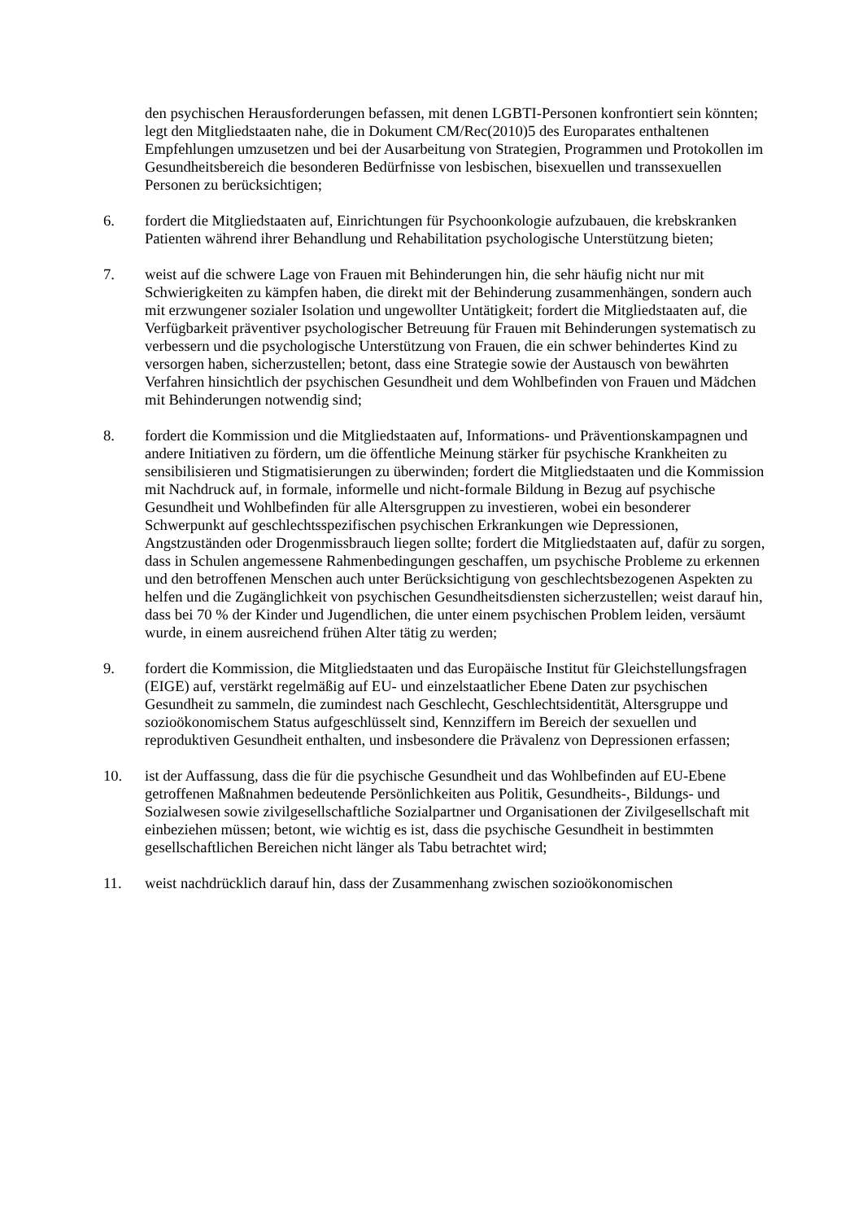den psychischen Herausforderungen befassen, mit denen LGBTI-Personen konfrontiert sein könnten; legt den Mitgliedstaaten nahe, die in Dokument CM/Rec(2010)5 des Europarates enthaltenen Empfehlungen umzusetzen und bei der Ausarbeitung von Strategien, Programmen und Protokollen im Gesundheitsbereich die besonderen Bedürfnisse von lesbischen, bisexuellen und transsexuellen Personen zu berücksichtigen;
6. fordert die Mitgliedstaaten auf, Einrichtungen für Psychoonkologie aufzubauen, die krebskranken Patienten während ihrer Behandlung und Rehabilitation psychologische Unterstützung bieten;
7. weist auf die schwere Lage von Frauen mit Behinderungen hin, die sehr häufig nicht nur mit Schwierigkeiten zu kämpfen haben, die direkt mit der Behinderung zusammenhängen, sondern auch mit erzwungener sozialer Isolation und ungewollter Untätigkeit; fordert die Mitgliedstaaten auf, die Verfügbarkeit präventiver psychologischer Betreuung für Frauen mit Behinderungen systematisch zu verbessern und die psychologische Unterstützung von Frauen, die ein schwer behindertes Kind zu versorgen haben, sicherzustellen; betont, dass eine Strategie sowie der Austausch von bewährten Verfahren hinsichtlich der psychischen Gesundheit und dem Wohlbefinden von Frauen und Mädchen mit Behinderungen notwendig sind;
8. fordert die Kommission und die Mitgliedstaaten auf, Informations- und Präventionskampagnen und andere Initiativen zu fördern, um die öffentliche Meinung stärker für psychische Krankheiten zu sensibilisieren und Stigmatisierungen zu überwinden; fordert die Mitgliedstaaten und die Kommission mit Nachdruck auf, in formale, informelle und nicht-formale Bildung in Bezug auf psychische Gesundheit und Wohlbefinden für alle Altersgruppen zu investieren, wobei ein besonderer Schwerpunkt auf geschlechtsspezifischen psychischen Erkrankungen wie Depressionen, Angstzuständen oder Drogenmissbrauch liegen sollte; fordert die Mitgliedstaaten auf, dafür zu sorgen, dass in Schulen angemessene Rahmenbedingungen geschaffen, um psychische Probleme zu erkennen und den betroffenen Menschen auch unter Berücksichtigung von geschlechtsbezogenen Aspekten zu helfen und die Zugänglichkeit von psychischen Gesundheitsdiensten sicherzustellen; weist darauf hin, dass bei 70 % der Kinder und Jugendlichen, die unter einem psychischen Problem leiden, versäumt wurde, in einem ausreichend frühen Alter tätig zu werden;
9. fordert die Kommission, die Mitgliedstaaten und das Europäische Institut für Gleichstellungsfragen (EIGE) auf, verstärkt regelmäßig auf EU- und einzelstaatlicher Ebene Daten zur psychischen Gesundheit zu sammeln, die zumindest nach Geschlecht, Geschlechtsidentität, Altersgruppe und sozioökonomischem Status aufgeschlüsselt sind, Kennziffern im Bereich der sexuellen und reproduktiven Gesundheit enthalten, und insbesondere die Prävalenz von Depressionen erfassen;
10. ist der Auffassung, dass die für die psychische Gesundheit und das Wohlbefinden auf EU-Ebene getroffenen Maßnahmen bedeutende Persönlichkeiten aus Politik, Gesundheits-, Bildungs- und Sozialwesen sowie zivilgesellschaftliche Sozialpartner und Organisationen der Zivilgesellschaft mit einbeziehen müssen; betont, wie wichtig es ist, dass die psychische Gesundheit in bestimmten gesellschaftlichen Bereichen nicht länger als Tabu betrachtet wird;
11. weist nachdrücklich darauf hin, dass der Zusammenhang zwischen sozioökonomischen